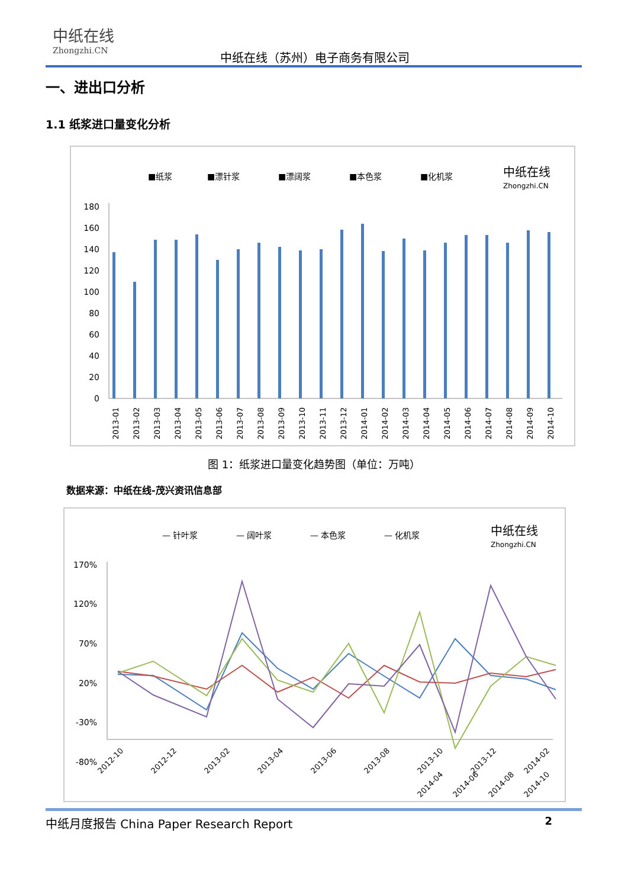中纸在线
Zhongzhi.CN
中纸在线（苏州）电子商务有限公司
一、进出口分析
1.1 纸浆进口量变化分析
■纸浆
■漂针浆
■漂阔浆
■本色浆
■化机浆
中纸在线
Zhongzhi.CN
180
160
140
120
100
80
60
40
20
0
2013-01
2013-02
2013-03
2013-04
2013-05
2013-06
2013-07
2013-08
2013-09
2013-10
2013-11
2013-12
2014-01
2014-02
2014-03
2014-04
2014-05
2014-06
2014-07
2014-08
2014-09
2014-10
图 1：纸浆进口量变化趋势图（单位：万吨）
数据来源：中纸在线-茂兴资讯信息部
— 针叶浆
— 阔叶浆
— 本色浆
— 化机浆
中纸在线
Zhongzhi.CN
170%
120%
70%
20%
-30%
-80%
2012-10
2012-12
2013-02
2013-04
2013-06
2013-08
2013-10
2013-12
2014-02
2014-04
2014-06
2014-08
2014-10
中纸月度报告 China Paper Research Report 2